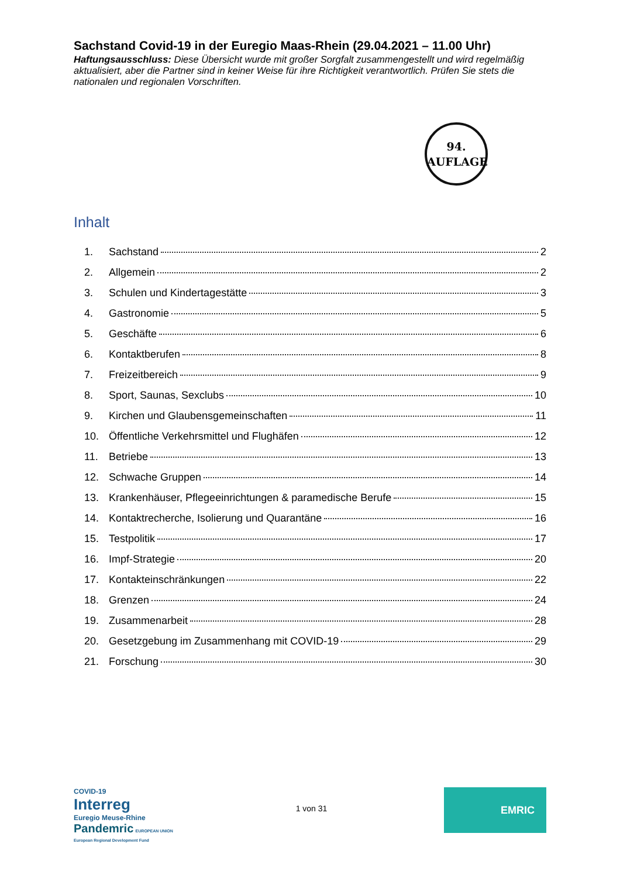Sachstand Covid-19 in der Euregio Maas-Rhein (29.04.2021 – 11.00 Uhr)
Haftungsausschluss: Diese Übersicht wurde mit großer Sorgfalt zusammengestellt und wird regelmäßig aktualisiert, aber die Partner sind in keiner Weise für ihre Richtigkeit verantwortlich. Prüfen Sie stets die nationalen und regionalen Vorschriften.
94.
AUFLAGE
Inhalt
1. Sachstand 2
2. Allgemein 2
3. Schulen und Kindertagestätte 3
4. Gastronomie 5
5. Geschäfte 6
6. Kontaktberufen 8
7. Freizeitbereich 9
8. Sport, Saunas, Sexclubs 10
9. Kirchen und Glaubensgemeinschaften 11
10. Öffentliche Verkehrsmittel und Flughäfen 12
11. Betriebe 13
12. Schwache Gruppen 14
13. Krankenhäuser, Pflegeeinrichtungen & paramedische Berufe 15
14. Kontaktrecherche, Isolierung und Quarantäne 16
15. Testpolitik 17
16. Impf-Strategie 20
17. Kontakteinschränkungen 22
18. Grenzen 24
19. Zusammenarbeit 28
20. Gesetzgebung im Zusammenhang mit COVID-19 29
21. Forschung 30
COVID-19
Interreg
Euregio Meuse-Rhine
Pandemric EUROPEAN UNION European Regional Development Fund
1 von 31
EMRIC